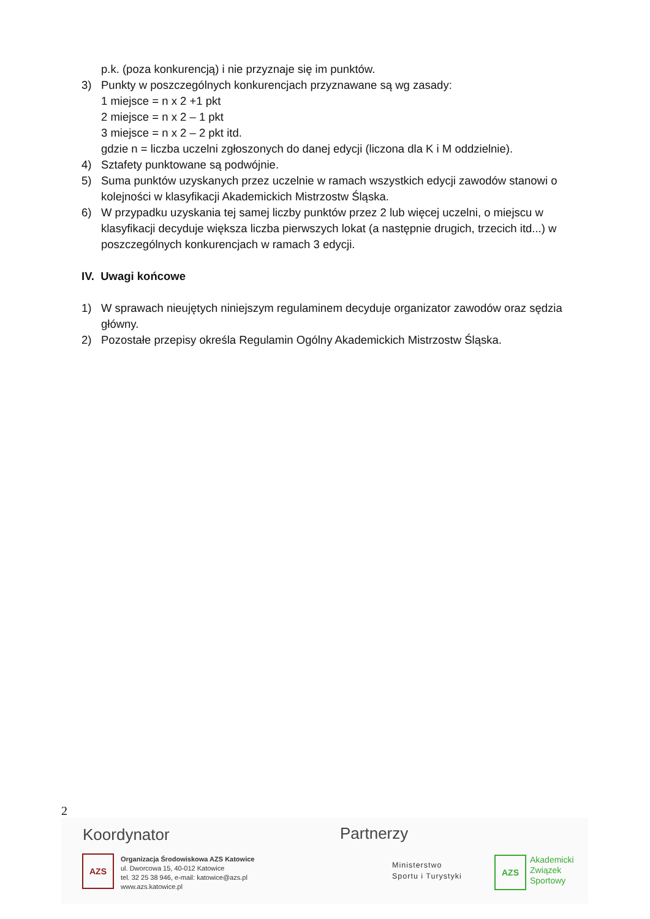p.k. (poza konkurencją) i nie przyznaje się im punktów.
3) Punkty w poszczególnych konkurencjach przyznawane są wg zasady:
1 miejsce = n x 2 +1 pkt
2 miejsce = n x 2 – 1 pkt
3 miejsce = n x 2 – 2 pkt itd.
gdzie n = liczba uczelni zgłoszonych do danej edycji (liczona dla K i M oddzielnie).
4) Sztafety punktowane są podwójnie.
5) Suma punktów uzyskanych przez uczelnie w ramach wszystkich edycji zawodów stanowi o kolejności w klasyfikacji Akademickich Mistrzostw Śląska.
6) W przypadku uzyskania tej samej liczby punktów przez 2 lub więcej uczelni, o miejscu w klasyfikacji decyduje większa liczba pierwszych lokat (a następnie drugich, trzecich itd...) w poszczególnych konkurencjach w ramach 3 edycji.
IV. Uwagi końcowe
1) W sprawach nieujętych niniejszym regulaminem decyduje organizator zawodów oraz sędzia główny.
2) Pozostałe przepisy określa Regulamin Ogólny Akademickich Mistrzostw Śląska.
2
Koordynator
AZS
Organizacja Środowiskowa AZS Katowice
ul. Dworcowa 15, 40-012 Katowice
tel. 32 25 38 946, e-mail: katowice@azs.pl
www.azs.katowice.pl
Partnerzy
Ministerstwo
Sportu i Turystyki
AZS
Akademicki
Związek
Sportowy